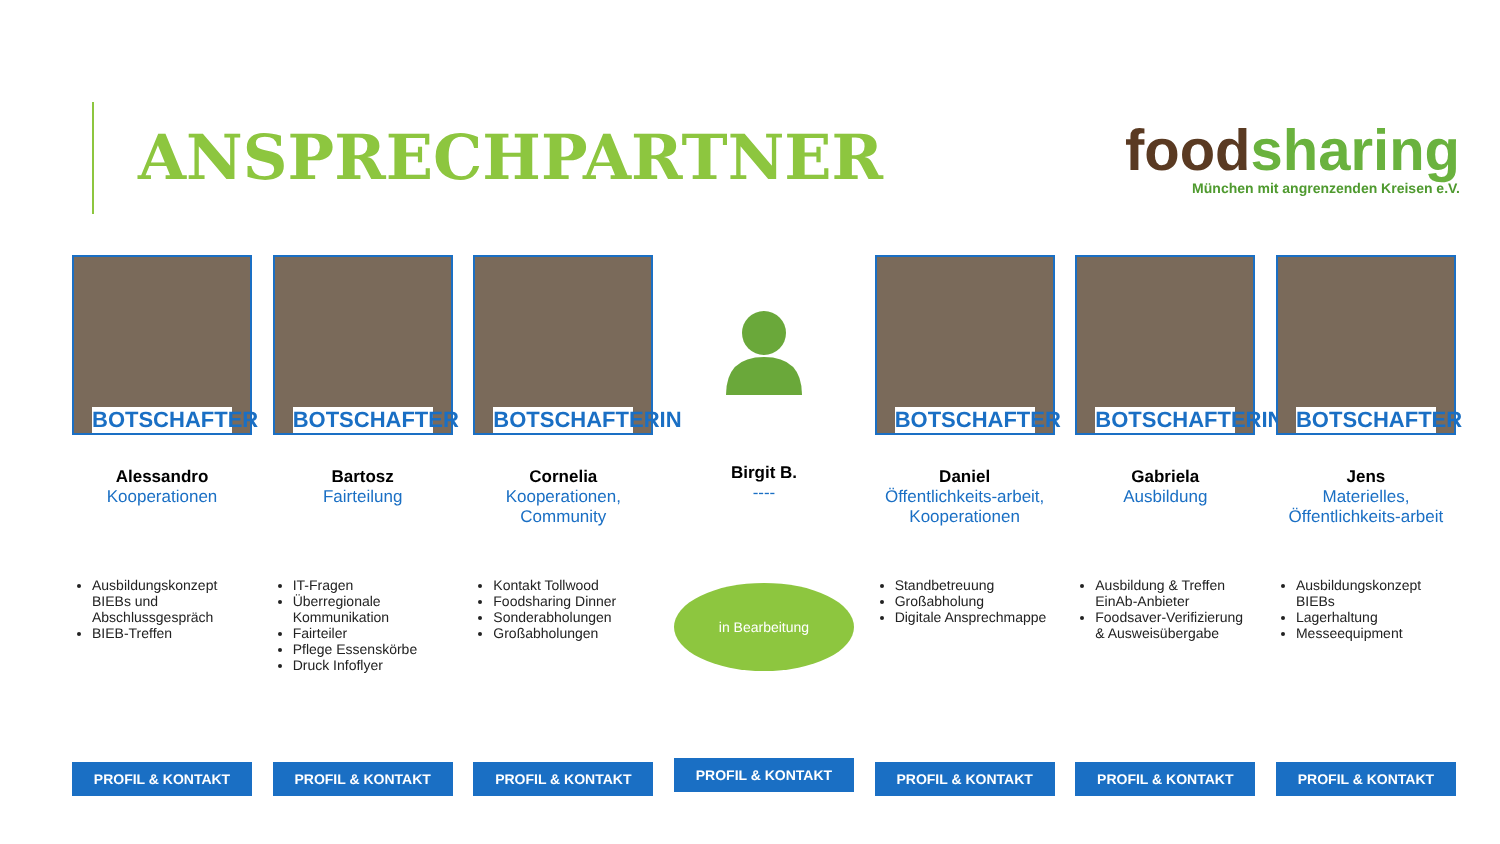ANSPRECHPARTNER
food sharing
München mit angrenzenden Kreisen e.V.
BOTSCHAFTER
Alessandro
Kooperationen
Ausbildungskonzept BIEBs und Abschlussgespräch
BIEB-Treffen
PROFIL & KONTAKT
BOTSCHAFTER
Bartosz
Fairteilung
IT-Fragen
Überregionale Kommunikation
Fairteiler
Pflege Essenskörbe
Druck Infoflyer
PROFIL & KONTAKT
BOTSCHAFTERIN
Cornelia
Kooperationen, Community
Kontakt Tollwood
Foodsharing Dinner
Sonderabholungen
Großabholungen
PROFIL & KONTAKT
Birgit B.
----
in Bearbeitung
PROFIL & KONTAKT
BOTSCHAFTER
Daniel
Öffentlichkeits-arbeit, Kooperationen
Standbetreuung
Großabholung
Digitale Ansprechmappe
PROFIL & KONTAKT
BOTSCHAFTERIN
Gabriela
Ausbildung
Ausbildung & Treffen EinAb-Anbieter
Foodsaver-Verifizierung & Ausweisübergabe
PROFIL & KONTAKT
BOTSCHAFTER
Jens
Materielles, Öffentlichkeits-arbeit
Ausbildungskonzept BIEBs
Lagerhaltung
Messeequipment
PROFIL & KONTAKT